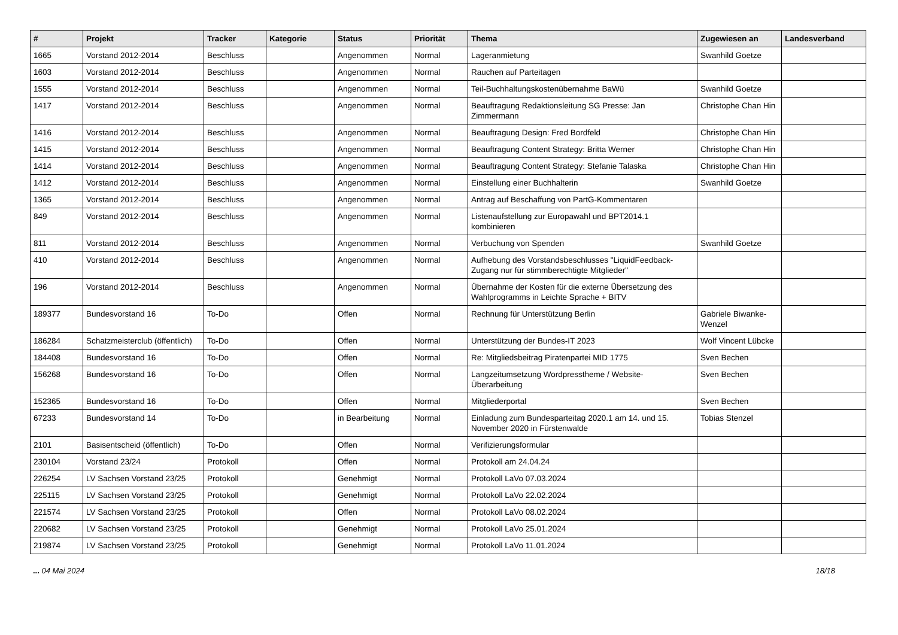| # | Projekt | Tracker | Kategorie | Status | Priorität | Thema | Zugewiesen an | Landesverband |
| --- | --- | --- | --- | --- | --- | --- | --- | --- |
| 1665 | Vorstand 2012-2014 | Beschluss | | Angenommen | Normal | Lageranmietung | Swanhild Goetze | |
| 1603 | Vorstand 2012-2014 | Beschluss | | Angenommen | Normal | Rauchen auf Parteitagen | | |
| 1555 | Vorstand 2012-2014 | Beschluss | | Angenommen | Normal | Teil-Buchhaltungskostenübernahme BaWü | Swanhild Goetze | |
| 1417 | Vorstand 2012-2014 | Beschluss | | Angenommen | Normal | Beauftragung Redaktionsleitung SG Presse: Jan Zimmermann | Christophe Chan Hin | |
| 1416 | Vorstand 2012-2014 | Beschluss | | Angenommen | Normal | Beauftragung Design: Fred Bordfeld | Christophe Chan Hin | |
| 1415 | Vorstand 2012-2014 | Beschluss | | Angenommen | Normal | Beauftragung Content Strategy: Britta Werner | Christophe Chan Hin | |
| 1414 | Vorstand 2012-2014 | Beschluss | | Angenommen | Normal | Beauftragung Content Strategy: Stefanie Talaska | Christophe Chan Hin | |
| 1412 | Vorstand 2012-2014 | Beschluss | | Angenommen | Normal | Einstellung einer Buchhalterin | Swanhild Goetze | |
| 1365 | Vorstand 2012-2014 | Beschluss | | Angenommen | Normal | Antrag auf Beschaffung von PartG-Kommentaren | | |
| 849 | Vorstand 2012-2014 | Beschluss | | Angenommen | Normal | Listenaufstellung zur Europawahl und BPT2014.1 kombinieren | | |
| 811 | Vorstand 2012-2014 | Beschluss | | Angenommen | Normal | Verbuchung von Spenden | Swanhild Goetze | |
| 410 | Vorstand 2012-2014 | Beschluss | | Angenommen | Normal | Aufhebung des Vorstandsbeschlusses "LiquidFeedback-Zugang nur für stimmberechtigte Mitglieder" | | |
| 196 | Vorstand 2012-2014 | Beschluss | | Angenommen | Normal | Übernahme der Kosten für die externe Übersetzung des Wahlprogramms in Leichte Sprache + BITV | | |
| 189377 | Bundesvorstand 16 | To-Do | | Offen | Normal | Rechnung für Unterstützung Berlin | Gabriele Biwanke-Wenzel | |
| 186284 | Schatzmeisterclub (öffentlich) | To-Do | | Offen | Normal | Unterstützung der Bundes-IT 2023 | Wolf Vincent Lübcke | |
| 184408 | Bundesvorstand 16 | To-Do | | Offen | Normal | Re: Mitgliedsbeitrag Piratenpartei MID 1775 | Sven Bechen | |
| 156268 | Bundesvorstand 16 | To-Do | | Offen | Normal | Langzeitumsetzung Wordpresstheme / Website-Überarbeitung | Sven Bechen | |
| 152365 | Bundesvorstand 16 | To-Do | | Offen | Normal | Mitgliederportal | Sven Bechen | |
| 67233 | Bundesvorstand 14 | To-Do | | in Bearbeitung | Normal | Einladung zum Bundesparteitag 2020.1 am 14. und 15. November 2020 in Fürstenwalde | Tobias Stenzel | |
| 2101 | Basisentscheid (öffentlich) | To-Do | | Offen | Normal | Verifizierungsformular | | |
| 230104 | Vorstand 23/24 | Protokoll | | Offen | Normal | Protokoll am 24.04.24 | | |
| 226254 | LV Sachsen Vorstand 23/25 | Protokoll | | Genehmigt | Normal | Protokoll LaVo 07.03.2024 | | |
| 225115 | LV Sachsen Vorstand 23/25 | Protokoll | | Genehmigt | Normal | Protokoll LaVo 22.02.2024 | | |
| 221574 | LV Sachsen Vorstand 23/25 | Protokoll | | Offen | Normal | Protokoll LaVo 08.02.2024 | | |
| 220682 | LV Sachsen Vorstand 23/25 | Protokoll | | Genehmigt | Normal | Protokoll LaVo 25.01.2024 | | |
| 219874 | LV Sachsen Vorstand 23/25 | Protokoll | | Genehmigt | Normal | Protokoll LaVo 11.01.2024 | | |
... 04 Mai 2024 18/18